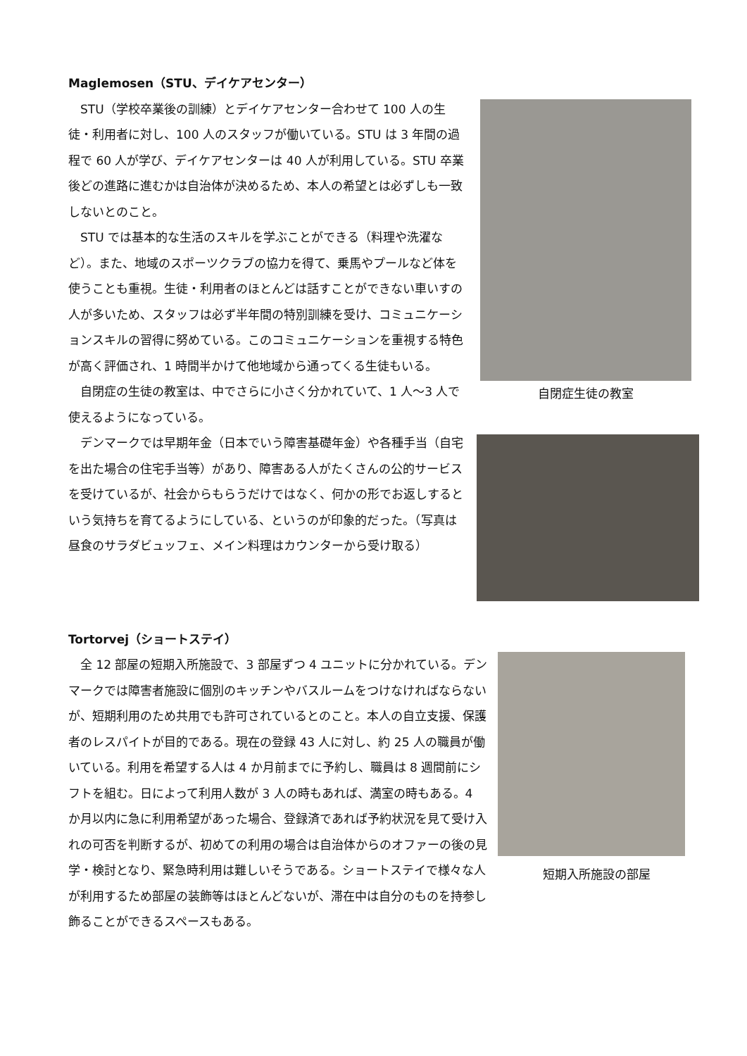Maglemosen（STU、デイケアセンター）
自閉症生徒の教室
STU（学校卒業後の訓練）とデイケアセンター合わせて 100 人の生徒・利用者に対し、100 人のスタッフが働いている。STU は 3 年間の過程で 60 人が学び、デイケアセンターは 40 人が利用している。STU 卒業後どの進路に進むかは自治体が決めるため、本人の希望とは必ずしも一致しないとのこと。
STU では基本的な生活のスキルを学ぶことができる（料理や洗濯など）。また、地域のスポーツクラブの協力を得て、乗馬やプールなど体を使うことも重視。生徒・利用者のほとんどは話すことができない車いすの人が多いため、スタッフは必ず半年間の特別訓練を受け、コミュニケーションスキルの習得に努めている。このコミュニケーションを重視する特色が高く評価され、1 時間半かけて他地域から通ってくる生徒もいる。
自閉症の生徒の教室は、中でさらに小さく分かれていて、1 人～3 人で使えるようになっている。
デンマークでは早期年金（日本でいう障害基礎年金）や各種手当（自宅を出た場合の住宅手当等）があり、障害ある人がたくさんの公的サービスを受けているが、社会からもらうだけではなく、何かの形でお返しするという気持ちを育てるようにしている、というのが印象的だった。（写真は昼食のサラダビュッフェ、メイン料理はカウンターから受け取る）
Tortorvej（ショートステイ）
短期入所施設の部屋
全 12 部屋の短期入所施設で、3 部屋ずつ 4 ユニットに分かれている。デンマークでは障害者施設に個別のキッチンやバスルームをつけなければならないが、短期利用のため共用でも許可されているとのこと。本人の自立支援、保護者のレスパイトが目的である。現在の登録 43 人に対し、約 25 人の職員が働いている。利用を希望する人は 4 か月前までに予約し、職員は 8 週間前にシフトを組む。日によって利用人数が 3 人の時もあれば、満室の時もある。4 か月以内に急に利用希望があった場合、登録済であれば予約状況を見て受け入れの可否を判断するが、初めての利用の場合は自治体からのオファーの後の見学・検討となり、緊急時利用は難しいそうである。ショートステイで様々な人が利用するため部屋の装飾等はほとんどないが、滞在中は自分のものを持参し飾ることができるスペースもある。